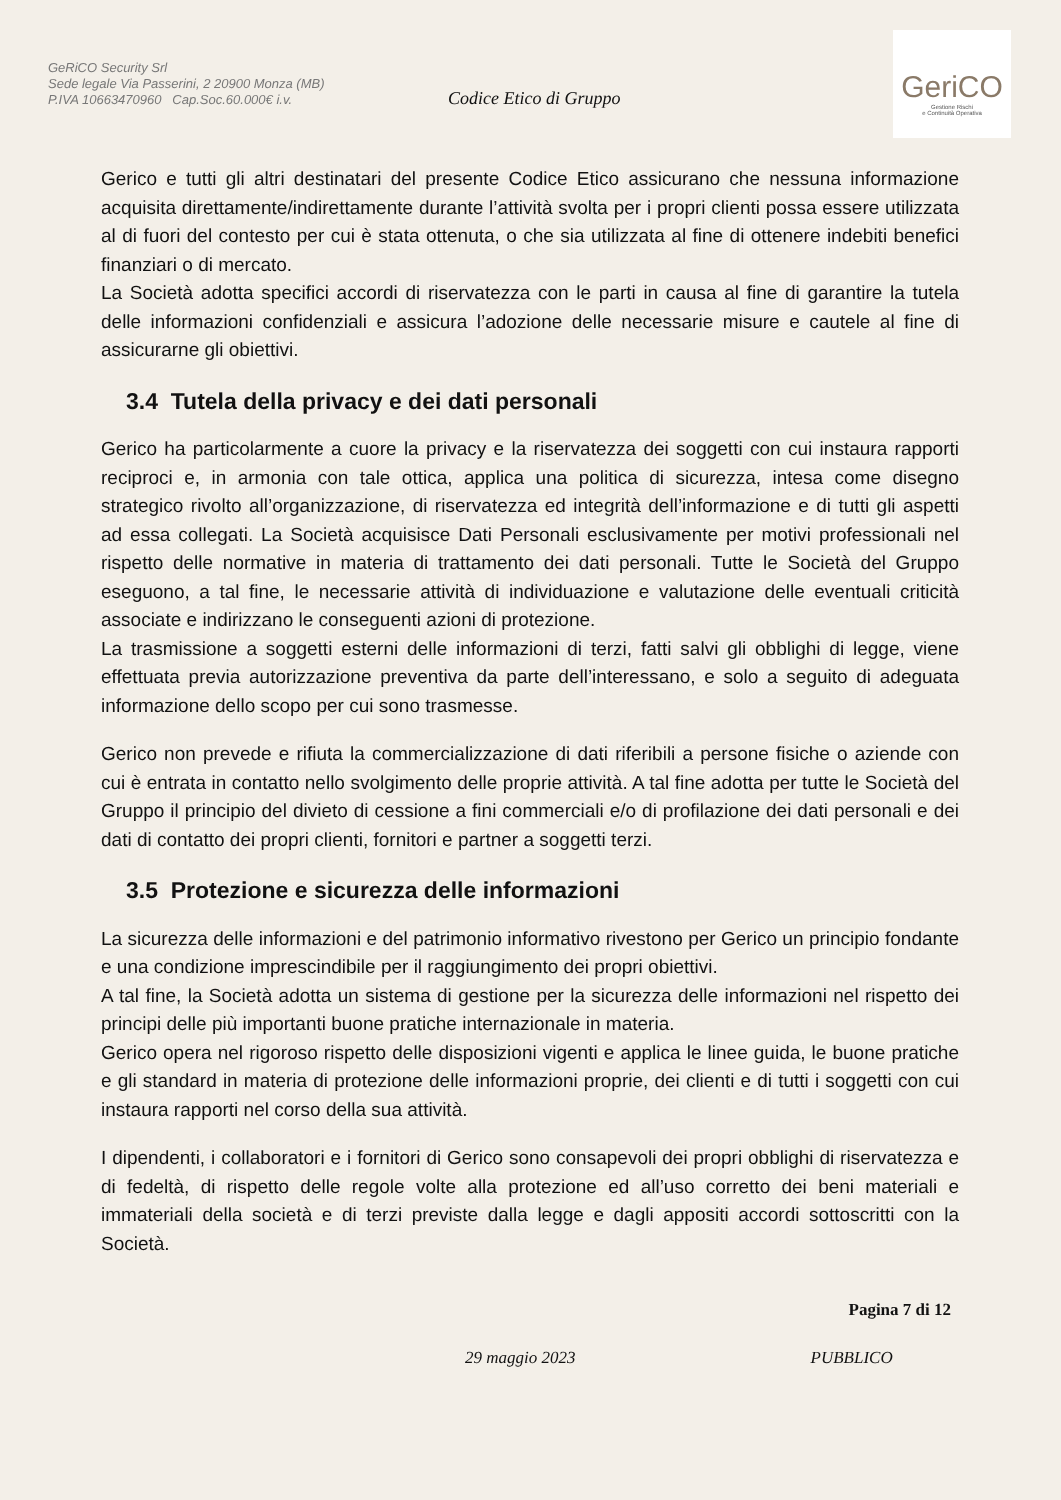GeRiCO Security Srl
Sede legale Via Passerini, 2 20900 Monza (MB)
P.IVA 10663470960 Cap.Soc.60.000€ i.v.
Codice Etico di Gruppo
GeriCO
Gestione Rischi
e Continuità Operativa
Gerico e tutti gli altri destinatari del presente Codice Etico assicurano che nessuna informazione acquisita direttamente/indirettamente durante l’attività svolta per i propri clienti possa essere utilizzata al di fuori del contesto per cui è stata ottenuta, o che sia utilizzata al fine di ottenere indebiti benefici finanziari o di mercato.
La Società adotta specifici accordi di riservatezza con le parti in causa al fine di garantire la tutela delle informazioni confidenziali e assicura l’adozione delle necessarie misure e cautele al fine di assicurarne gli obiettivi.
3.4 Tutela della privacy e dei dati personali
Gerico ha particolarmente a cuore la privacy e la riservatezza dei soggetti con cui instaura rapporti reciproci e, in armonia con tale ottica, applica una politica di sicurezza, intesa come disegno strategico rivolto all’organizzazione, di riservatezza ed integrità dell’informazione e di tutti gli aspetti ad essa collegati. La Società acquisisce Dati Personali esclusivamente per motivi professionali nel rispetto delle normative in materia di trattamento dei dati personali. Tutte le Società del Gruppo eseguono, a tal fine, le necessarie attività di individuazione e valutazione delle eventuali criticità associate e indirizzano le conseguenti azioni di protezione.
La trasmissione a soggetti esterni delle informazioni di terzi, fatti salvi gli obblighi di legge, viene effettuata previa autorizzazione preventiva da parte dell’interessano, e solo a seguito di adeguata informazione dello scopo per cui sono trasmesse.
Gerico non prevede e rifiuta la commercializzazione di dati riferibili a persone fisiche o aziende con cui è entrata in contatto nello svolgimento delle proprie attività. A tal fine adotta per tutte le Società del Gruppo il principio del divieto di cessione a fini commerciali e/o di profilazione dei dati personali e dei dati di contatto dei propri clienti, fornitori e partner a soggetti terzi.
3.5 Protezione e sicurezza delle informazioni
La sicurezza delle informazioni e del patrimonio informativo rivestono per Gerico un principio fondante e una condizione imprescindibile per il raggiungimento dei propri obiettivi.
A tal fine, la Società adotta un sistema di gestione per la sicurezza delle informazioni nel rispetto dei principi delle più importanti buone pratiche internazionale in materia.
Gerico opera nel rigoroso rispetto delle disposizioni vigenti e applica le linee guida, le buone pratiche e gli standard in materia di protezione delle informazioni proprie, dei clienti e di tutti i soggetti con cui instaura rapporti nel corso della sua attività.
I dipendenti, i collaboratori e i fornitori di Gerico sono consapevoli dei propri obblighi di riservatezza e di fedeltà, di rispetto delle regole volte alla protezione ed all’uso corretto dei beni materiali e immateriali della società e di terzi previste dalla legge e dagli appositi accordi sottoscritti con la Società.
Pagina 7 di 12
29 maggio 2023 PUBBLICO